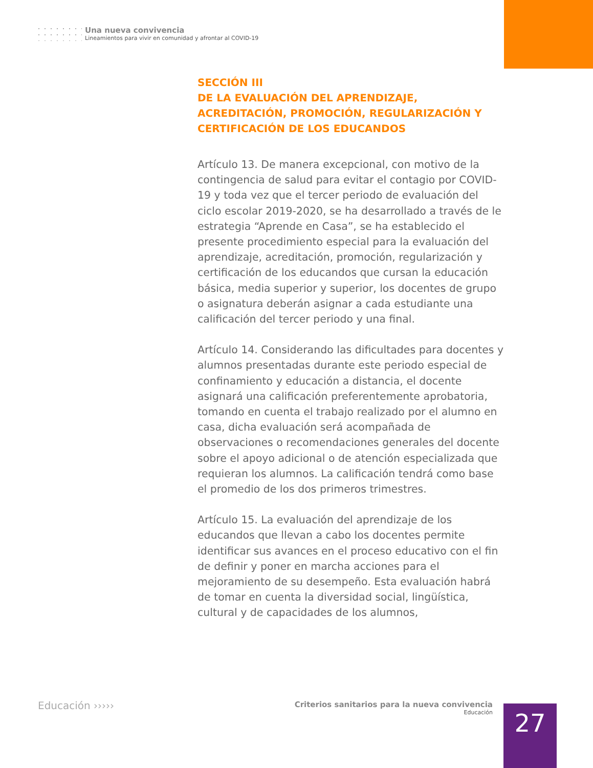Una nueva convivencia
Lineamientos para vivir en comunidad y afrontar al COVID-19
SECCIÓN III
DE LA EVALUACIÓN DEL APRENDIZAJE, ACREDITACIÓN, PROMOCIÓN, REGULARIZACIÓN Y CERTIFICACIÓN DE LOS EDUCANDOS
Artículo 13. De manera excepcional, con motivo de la contingencia de salud para evitar el contagio por COVID-19 y toda vez que el tercer periodo de evaluación del ciclo escolar 2019-2020, se ha desarrollado a través de le estrategia “Aprende en Casa”, se ha establecido el presente procedimiento especial para la evaluación del aprendizaje, acreditación, promoción, regularización y certificación de los educandos que cursan la educación básica, media superior y superior, los docentes de grupo o asignatura deberán asignar a cada estudiante una calificación del tercer periodo y una final.
Artículo 14. Considerando las dificultades para docentes y alumnos presentadas durante este periodo especial de confinamiento y educación a distancia, el docente asignará una calificación preferentemente aprobatoria, tomando en cuenta el trabajo realizado por el alumno en casa, dicha evaluación será acompañada de observaciones o recomendaciones generales del docente sobre el apoyo adicional o de atención especializada que requieran los alumnos. La calificación tendrá como base el promedio de los dos primeros trimestres.
Artículo 15. La evaluación del aprendizaje de los educandos que llevan a cabo los docentes permite identificar sus avances en el proceso educativo con el fin de definir y poner en marcha acciones para el mejoramiento de su desempeño. Esta evaluación habrá de tomar en cuenta la diversidad social, lingüística, cultural y de capacidades de los alumnos,
Educación ›››››
Criterios sanitarios para la nueva convivencia
Educación
27